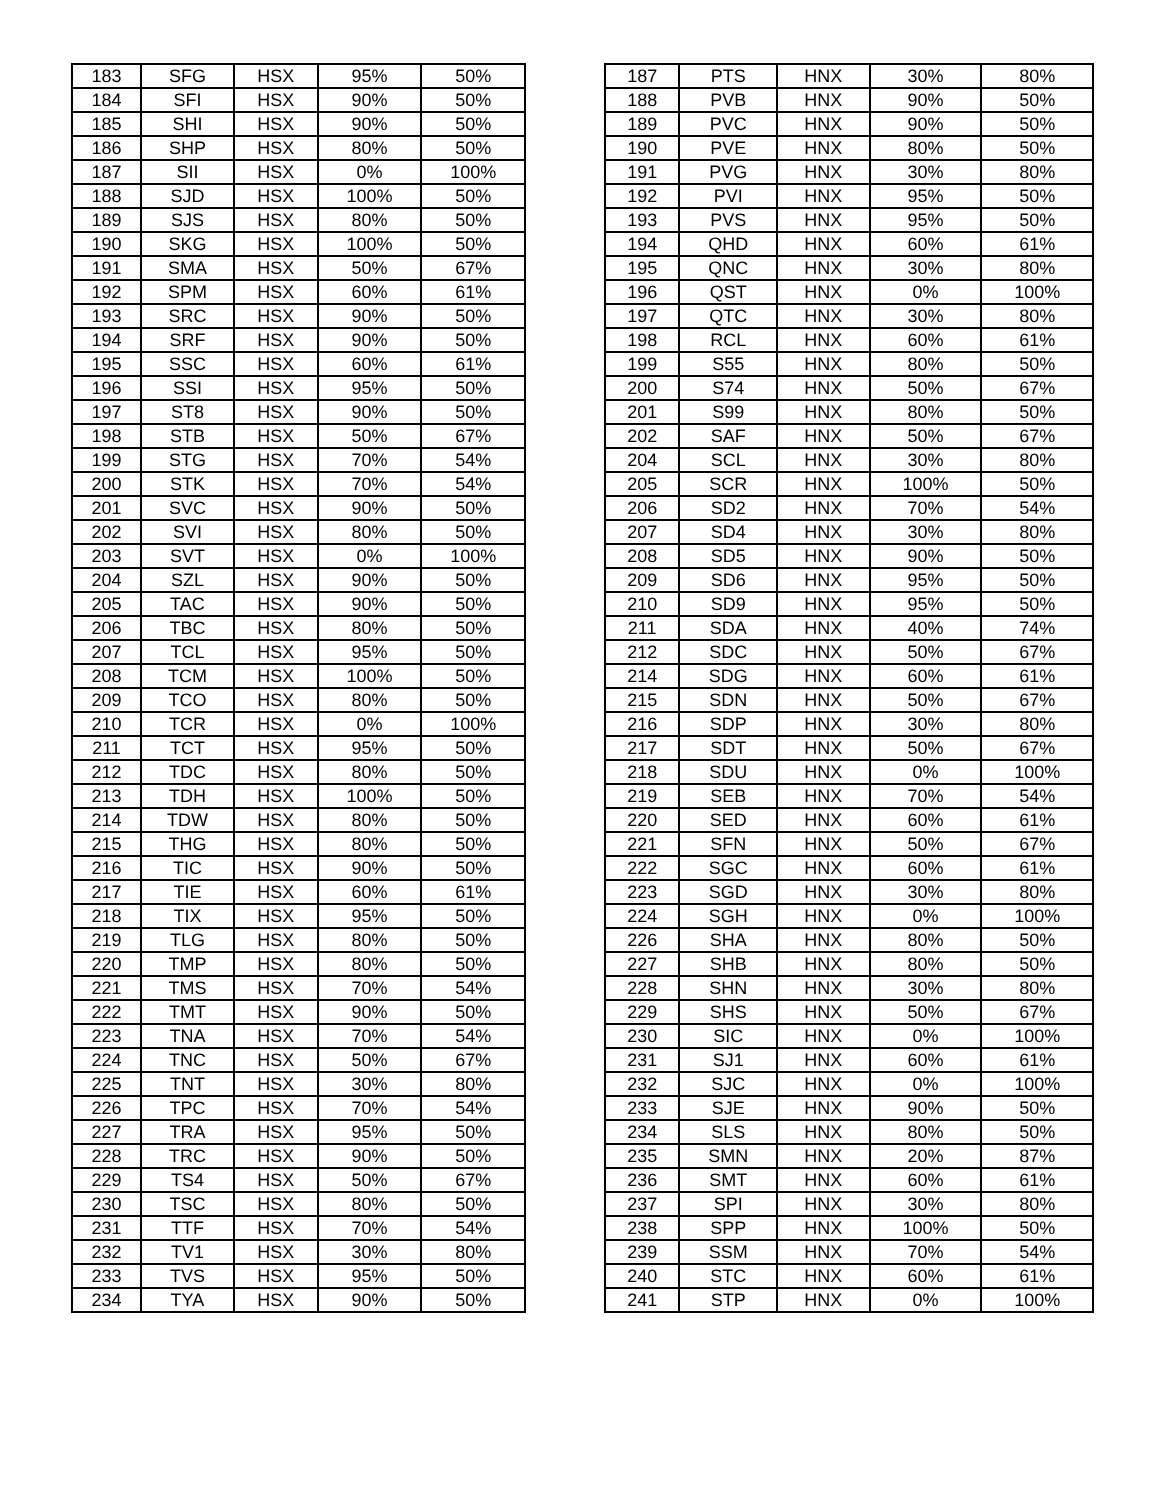| 183 | SFG | HSX | 95% | 50% |
| 184 | SFI | HSX | 90% | 50% |
| 185 | SHI | HSX | 90% | 50% |
| 186 | SHP | HSX | 80% | 50% |
| 187 | SII | HSX | 0% | 100% |
| 188 | SJD | HSX | 100% | 50% |
| 189 | SJS | HSX | 80% | 50% |
| 190 | SKG | HSX | 100% | 50% |
| 191 | SMA | HSX | 50% | 67% |
| 192 | SPM | HSX | 60% | 61% |
| 193 | SRC | HSX | 90% | 50% |
| 194 | SRF | HSX | 90% | 50% |
| 195 | SSC | HSX | 60% | 61% |
| 196 | SSI | HSX | 95% | 50% |
| 197 | ST8 | HSX | 90% | 50% |
| 198 | STB | HSX | 50% | 67% |
| 199 | STG | HSX | 70% | 54% |
| 200 | STK | HSX | 70% | 54% |
| 201 | SVC | HSX | 90% | 50% |
| 202 | SVI | HSX | 80% | 50% |
| 203 | SVT | HSX | 0% | 100% |
| 204 | SZL | HSX | 90% | 50% |
| 205 | TAC | HSX | 90% | 50% |
| 206 | TBC | HSX | 80% | 50% |
| 207 | TCL | HSX | 95% | 50% |
| 208 | TCM | HSX | 100% | 50% |
| 209 | TCO | HSX | 80% | 50% |
| 210 | TCR | HSX | 0% | 100% |
| 211 | TCT | HSX | 95% | 50% |
| 212 | TDC | HSX | 80% | 50% |
| 213 | TDH | HSX | 100% | 50% |
| 214 | TDW | HSX | 80% | 50% |
| 215 | THG | HSX | 80% | 50% |
| 216 | TIC | HSX | 90% | 50% |
| 217 | TIE | HSX | 60% | 61% |
| 218 | TIX | HSX | 95% | 50% |
| 219 | TLG | HSX | 80% | 50% |
| 220 | TMP | HSX | 80% | 50% |
| 221 | TMS | HSX | 70% | 54% |
| 222 | TMT | HSX | 90% | 50% |
| 223 | TNA | HSX | 70% | 54% |
| 224 | TNC | HSX | 50% | 67% |
| 225 | TNT | HSX | 30% | 80% |
| 226 | TPC | HSX | 70% | 54% |
| 227 | TRA | HSX | 95% | 50% |
| 228 | TRC | HSX | 90% | 50% |
| 229 | TS4 | HSX | 50% | 67% |
| 230 | TSC | HSX | 80% | 50% |
| 231 | TTF | HSX | 70% | 54% |
| 232 | TV1 | HSX | 30% | 80% |
| 233 | TVS | HSX | 95% | 50% |
| 234 | TYA | HSX | 90% | 50% |
| 187 | PTS | HNX | 30% | 80% |
| 188 | PVB | HNX | 90% | 50% |
| 189 | PVC | HNX | 90% | 50% |
| 190 | PVE | HNX | 80% | 50% |
| 191 | PVG | HNX | 30% | 80% |
| 192 | PVI | HNX | 95% | 50% |
| 193 | PVS | HNX | 95% | 50% |
| 194 | QHD | HNX | 60% | 61% |
| 195 | QNC | HNX | 30% | 80% |
| 196 | QST | HNX | 0% | 100% |
| 197 | QTC | HNX | 30% | 80% |
| 198 | RCL | HNX | 60% | 61% |
| 199 | S55 | HNX | 80% | 50% |
| 200 | S74 | HNX | 50% | 67% |
| 201 | S99 | HNX | 80% | 50% |
| 202 | SAF | HNX | 50% | 67% |
| 204 | SCL | HNX | 30% | 80% |
| 205 | SCR | HNX | 100% | 50% |
| 206 | SD2 | HNX | 70% | 54% |
| 207 | SD4 | HNX | 30% | 80% |
| 208 | SD5 | HNX | 90% | 50% |
| 209 | SD6 | HNX | 95% | 50% |
| 210 | SD9 | HNX | 95% | 50% |
| 211 | SDA | HNX | 40% | 74% |
| 212 | SDC | HNX | 50% | 67% |
| 214 | SDG | HNX | 60% | 61% |
| 215 | SDN | HNX | 50% | 67% |
| 216 | SDP | HNX | 30% | 80% |
| 217 | SDT | HNX | 50% | 67% |
| 218 | SDU | HNX | 0% | 100% |
| 219 | SEB | HNX | 70% | 54% |
| 220 | SED | HNX | 60% | 61% |
| 221 | SFN | HNX | 50% | 67% |
| 222 | SGC | HNX | 60% | 61% |
| 223 | SGD | HNX | 30% | 80% |
| 224 | SGH | HNX | 0% | 100% |
| 226 | SHA | HNX | 80% | 50% |
| 227 | SHB | HNX | 80% | 50% |
| 228 | SHN | HNX | 30% | 80% |
| 229 | SHS | HNX | 50% | 67% |
| 230 | SIC | HNX | 0% | 100% |
| 231 | SJ1 | HNX | 60% | 61% |
| 232 | SJC | HNX | 0% | 100% |
| 233 | SJE | HNX | 90% | 50% |
| 234 | SLS | HNX | 80% | 50% |
| 235 | SMN | HNX | 20% | 87% |
| 236 | SMT | HNX | 60% | 61% |
| 237 | SPI | HNX | 30% | 80% |
| 238 | SPP | HNX | 100% | 50% |
| 239 | SSM | HNX | 70% | 54% |
| 240 | STC | HNX | 60% | 61% |
| 241 | STP | HNX | 0% | 100% |